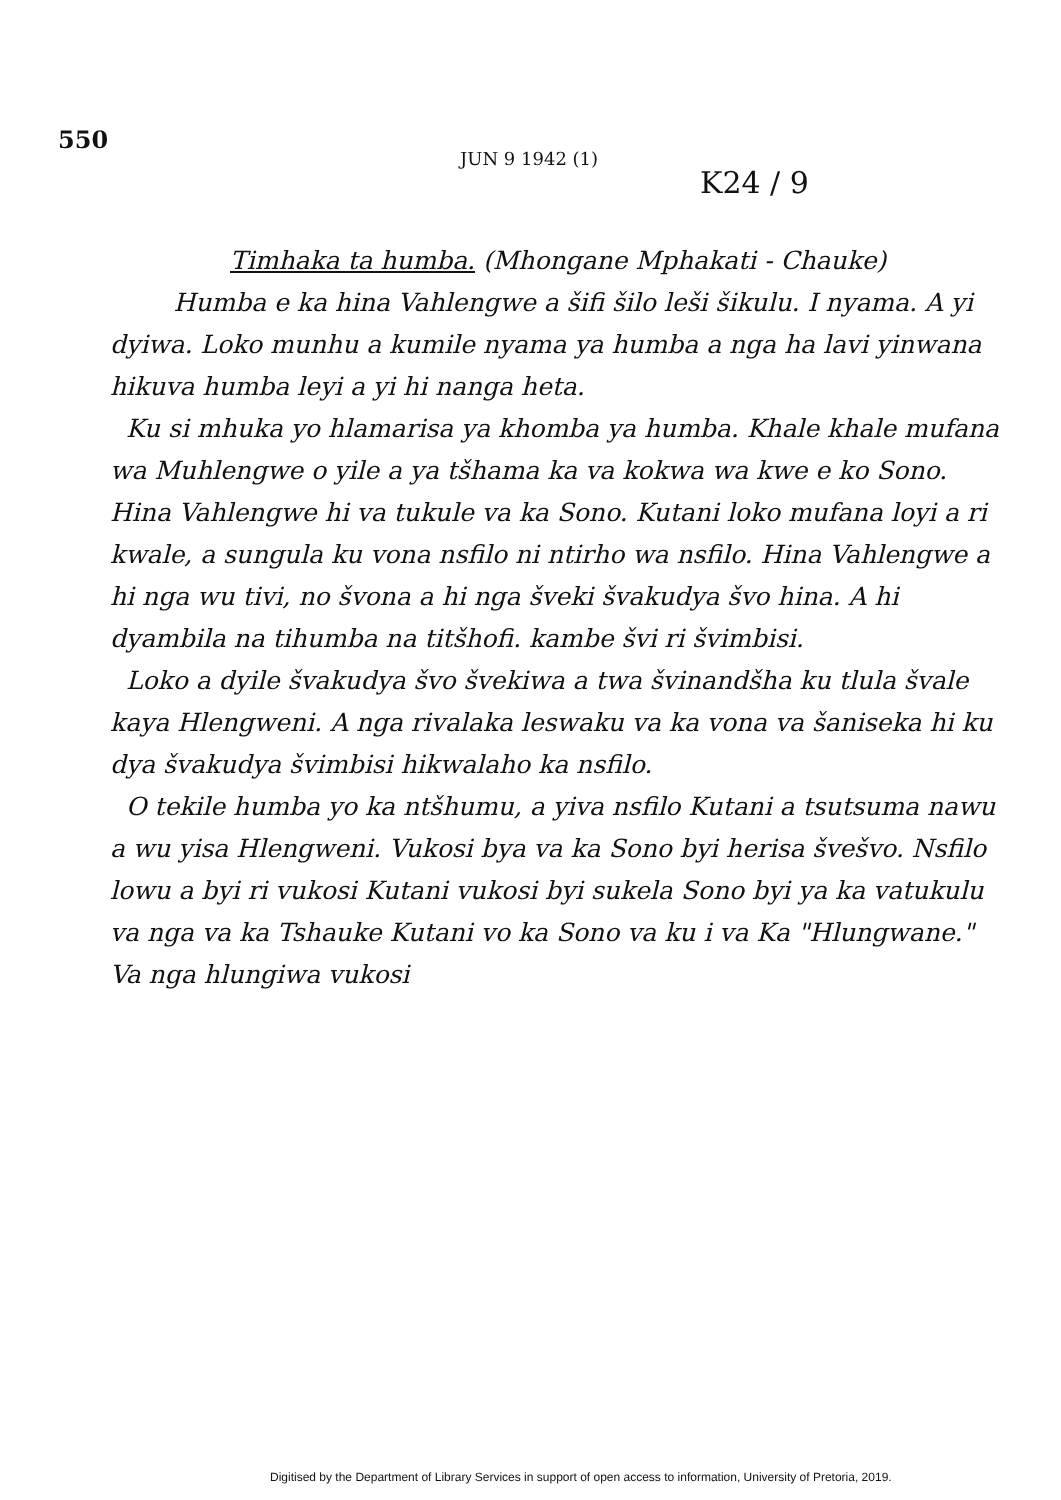550
JUN 9 1942 (1)
K24 / 9
Timhaka ta humba. (Mhongane Mphakati - Chauke)
Humba e ka hina Vahlengwe a šifi šilo leši šikulu. I nyama. A yi dyiwa. Loko munhu a kumile nyama ya humba a nga ha lavi yinwana hikuva humba leyi a yi hi nanga heta.
Ku si mhuka yo hlamarisa ya khomba ya humba. Khale khale mufana wa Muhlengwe o yile a ya tšhama ka va kokwa wa kwe e ko Sono. Hina Vahlengwe hi va tukule va ka Sono. Kutani loko mufana loyi a ri kwale, a sungula ku vona nsfilo ni ntirho wa nsfilo. Hina Vahlengwe a hi nga wu tivi, no švona a hi nga šveki švakudya švo hina. A hi dyambila na tihumba na titšhofi. kambe švi ri švimbisi.
Loko a dyile švakudya švo švekiwa a twa švinandšha ku tlula švale kaya Hlengweni. A nga rivalaka leswaku va ka vona va šaniseka hi ku dya švakudya švimbisi hikwalaho ka nsfilo.
O tekile humba yo ka ntšhumu, a yiva nsfilo Kutani a tsutsuma nawu a wu yisa Hlengweni. Vukosi bya va ka Sono byi herisa švešvo. Nsfilo lowu a byi ri vukosi Kutani vukosi byi sukela Sono byi ya ka vatukulu va nga va ka Tshauke Kutani vo ka Sono va ku i va Ka "Hlungwane." Va nga hlungiwa vukosi
Digitised by the Department of Library Services in support of open access to information, University of Pretoria, 2019.